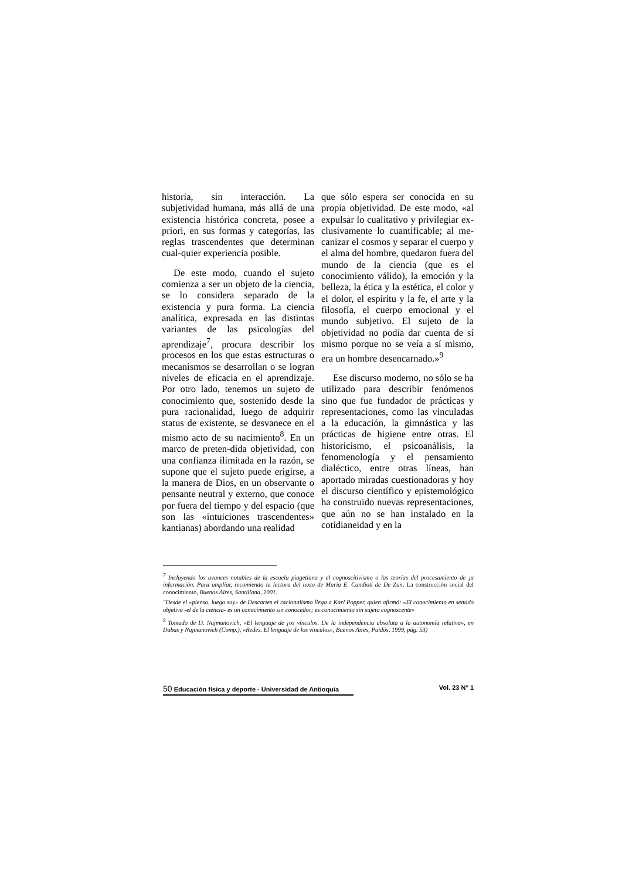historia, sin interacción. La subjetividad humana, más allá de una existencia histórica concreta, posee a priori, en sus formas y categorías, las reglas trascendentes que determinan cual-quier experiencia posible.
De este modo, cuando el sujeto comienza a ser un objeto de la ciencia, se lo considera separado de la existencia y pura forma. La ciencia analítica, expresada en las distintas variantes de las psicologías del aprendizaje<sup>7</sup>, procura describir los procesos en los que estas estructuras o mecanismos se desarrollan o se logran niveles de eficacia en el aprendizaje. Por otro lado, tenemos un sujeto de conocimiento que, sostenido desde la pura racionalidad, luego de adquirir status de existente, se desvanece en el mismo acto de su nacimiento<sup>8</sup>. En un marco de preten-dida objetividad, con una confianza ilimitada en la razón, se supone que el sujeto puede erigirse, a la manera de Dios, en un observante o pensante neutral y externo, que conoce por fuera del tiempo y del espacio (que son las «intuiciones trascendentes» kantianas) abordando una realidad
que sólo espera ser conocida en su propia objetividad. De este modo, «al expulsar lo cualitativo y privilegiar ex-clusivamente lo cuantificable; al me-canizar el cosmos y separar el cuerpo y el alma del hombre, quedaron fuera del mundo de la ciencia (que es el conocimiento válido), la emoción y la belleza, la ética y la estética, el color y el dolor, el espíritu y la fe, el arte y la filosofía, el cuerpo emocional y el mundo subjetivo. El sujeto de la objetividad no podía dar cuenta de sí mismo porque no se veía a sí mismo, era un hombre desencarnado.»<sup>9</sup>
Ese discurso moderno, no sólo se ha utilizado para describir fenómenos sino que fue fundador de prácticas y representaciones, como las vinculadas a la educación, la gimnástica y las prácticas de higiene entre otras. El historicismo, el psicoanálisis, la fenomenología y el pensamiento dialéctico, entre otras líneas, han aportado miradas cuestionadoras y hoy el discurso científico y epistemológico ha construido nuevas representaciones, que aún no se han instalado en la cotidianeidad y en la
<sup>7</sup> Incluyendo los avances notables de la escuela piagetiana y el cognoscitivismo o las teorías del procesamiento de ¡a información. Para ampliar, recomiendo la lectura del texto de María E. Candioti de De Zan, La construcción social del conocimiento, Buenos Aires, Santillana, 2001.
"Desde el «pienso, luego soy» de Descartes el racionalismo llega a Karl Popper, quien afirmó: «El conocimiento en sentido objetivo -el de la ciencia- es un conocimiento sin conocedor; es conocimiento sin sujeto cognoscente»
<sup>9</sup> Tomado de D. Najmanovich, «El lenguaje de ¡os vínculos. De la independencia absoluta a la autonomía relativa», en Dabas y Najmanovich (Comp.), «Redes. El lenguaje de los vínculos», Buenos Aires, Paidós, 1999, pág. 53)
50 Educación física y deporte - Universidad de Antioquia
Vol. 23 N° 1